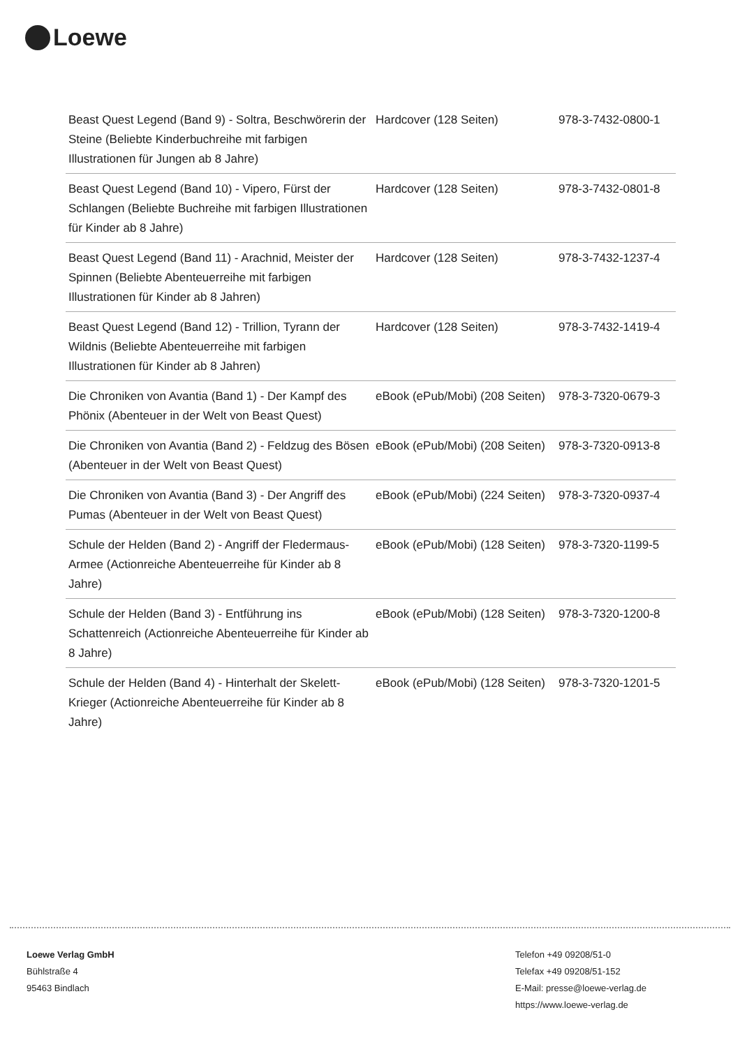Loewe
| Beast Quest Legend (Band 9) - Soltra, Beschwörerin der Steine (Beliebte Kinderbuchreihe mit farbigen Illustrationen für Jungen ab 8 Jahre) | Hardcover (128 Seiten) | 978-3-7432-0800-1 |
| Beast Quest Legend (Band 10) - Vipero, Fürst der Schlangen (Beliebte Buchreihe mit farbigen Illustrationen für Kinder ab 8 Jahre) | Hardcover (128 Seiten) | 978-3-7432-0801-8 |
| Beast Quest Legend (Band 11) - Arachnid, Meister der Spinnen (Beliebte Abenteuerreihe mit farbigen Illustrationen für Kinder ab 8 Jahren) | Hardcover (128 Seiten) | 978-3-7432-1237-4 |
| Beast Quest Legend (Band 12) - Trillion, Tyrann der Wildnis (Beliebte Abenteuerreihe mit farbigen Illustrationen für Kinder ab 8 Jahren) | Hardcover (128 Seiten) | 978-3-7432-1419-4 |
| Die Chroniken von Avantia (Band 1) - Der Kampf des Phönix (Abenteuer in der Welt von Beast Quest) | eBook (ePub/Mobi) (208 Seiten) | 978-3-7320-0679-3 |
| Die Chroniken von Avantia (Band 2) - Feldzug des Bösen (Abenteuer in der Welt von Beast Quest) | eBook (ePub/Mobi) (208 Seiten) | 978-3-7320-0913-8 |
| Die Chroniken von Avantia (Band 3) - Der Angriff des Pumas (Abenteuer in der Welt von Beast Quest) | eBook (ePub/Mobi) (224 Seiten) | 978-3-7320-0937-4 |
| Schule der Helden (Band 2) - Angriff der Fledermaus-Armee (Actionreiche Abenteuerreihe für Kinder ab 8 Jahre) | eBook (ePub/Mobi) (128 Seiten) | 978-3-7320-1199-5 |
| Schule der Helden (Band 3) - Entführung ins Schattenreich (Actionreiche Abenteuerreihe für Kinder ab 8 Jahre) | eBook (ePub/Mobi) (128 Seiten) | 978-3-7320-1200-8 |
| Schule der Helden (Band 4) - Hinterhalt der Skelett-Krieger (Actionreiche Abenteuerreihe für Kinder ab 8 Jahre) | eBook (ePub/Mobi) (128 Seiten) | 978-3-7320-1201-5 |
Loewe Verlag GmbH
Bühlstraße 4
95463 Bindlach
Telefon +49 09208/51-0
Telefax +49 09208/51-152
E-Mail: presse@loewe-verlag.de
https://www.loewe-verlag.de